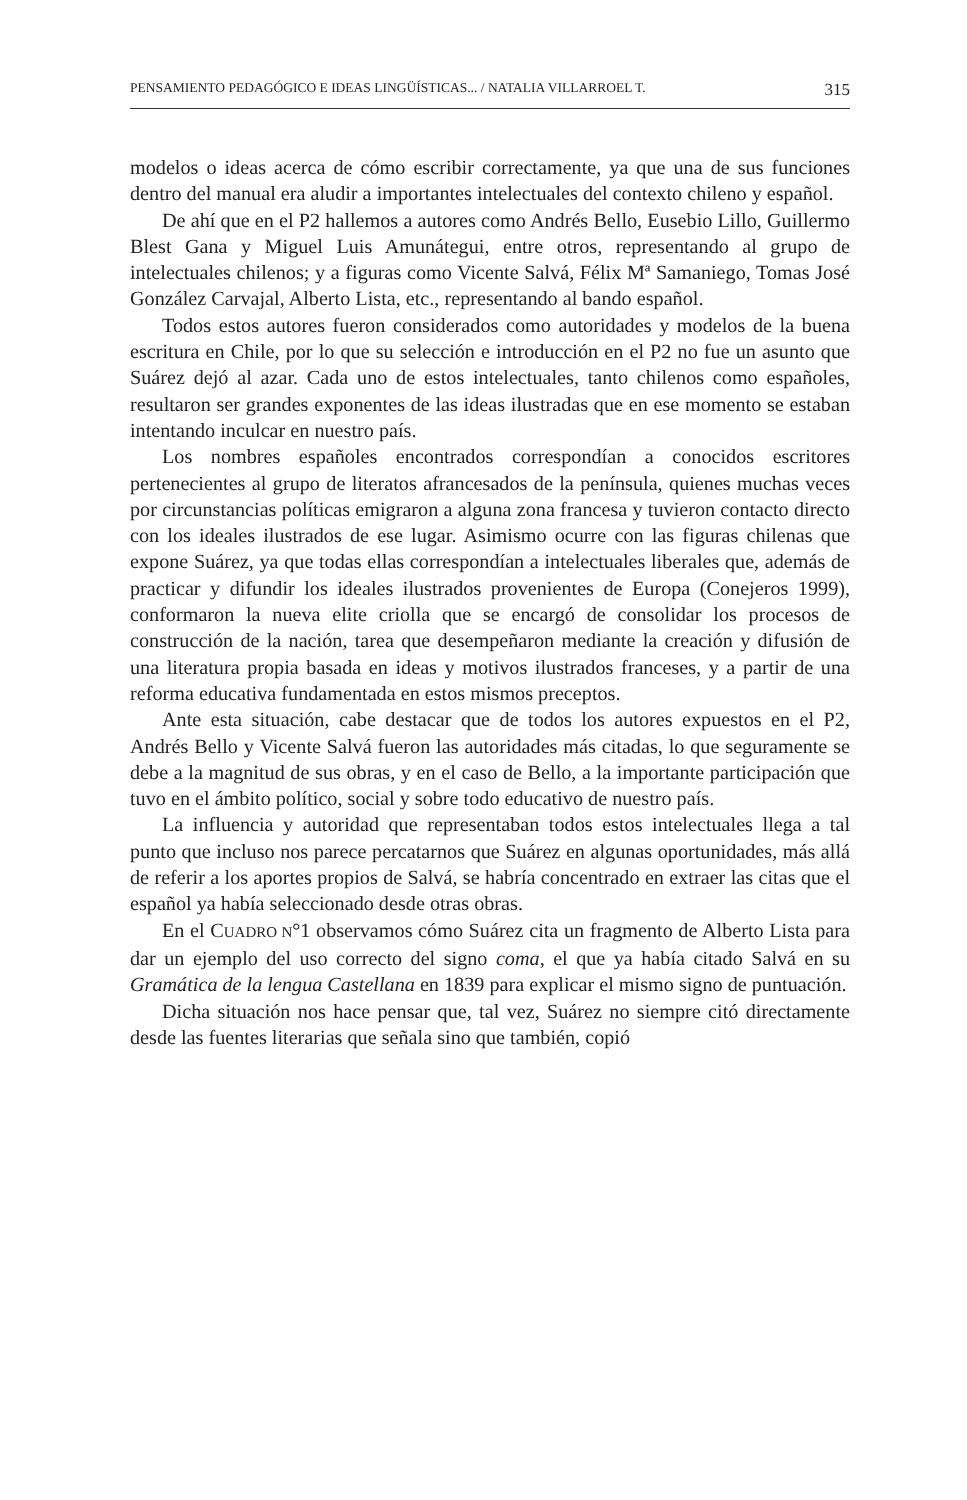PENSAMIENTO PEDAGÓGICO E IDEAS LINGÜÍSTICAS... / NATALIA VILLARROEL T. 315
modelos o ideas acerca de cómo escribir correctamente, ya que una de sus funciones dentro del manual era aludir a importantes intelectuales del contexto chileno y español.
De ahí que en el P2 hallemos a autores como Andrés Bello, Eusebio Lillo, Guillermo Blest Gana y Miguel Luis Amunátegui, entre otros, representando al grupo de intelectuales chilenos; y a figuras como Vicente Salvá, Félix Mª Samaniego, Tomas José González Carvajal, Alberto Lista, etc., representando al bando español.
Todos estos autores fueron considerados como autoridades y modelos de la buena escritura en Chile, por lo que su selección e introducción en el P2 no fue un asunto que Suárez dejó al azar. Cada uno de estos intelectuales, tanto chilenos como españoles, resultaron ser grandes exponentes de las ideas ilustradas que en ese momento se estaban intentando inculcar en nuestro país.
Los nombres españoles encontrados correspondían a conocidos escritores pertenecientes al grupo de literatos afrancesados de la península, quienes muchas veces por circunstancias políticas emigraron a alguna zona francesa y tuvieron contacto directo con los ideales ilustrados de ese lugar. Asimismo ocurre con las figuras chilenas que expone Suárez, ya que todas ellas correspondían a intelectuales liberales que, además de practicar y difundir los ideales ilustrados provenientes de Europa (Conejeros 1999), conformaron la nueva elite criolla que se encargó de consolidar los procesos de construcción de la nación, tarea que desempeñaron mediante la creación y difusión de una literatura propia basada en ideas y motivos ilustrados franceses, y a partir de una reforma educativa fundamentada en estos mismos preceptos.
Ante esta situación, cabe destacar que de todos los autores expuestos en el P2, Andrés Bello y Vicente Salvá fueron las autoridades más citadas, lo que seguramente se debe a la magnitud de sus obras, y en el caso de Bello, a la importante participación que tuvo en el ámbito político, social y sobre todo educativo de nuestro país.
La influencia y autoridad que representaban todos estos intelectuales llega a tal punto que incluso nos parece percatarnos que Suárez en algunas oportunidades, más allá de referir a los aportes propios de Salvá, se habría concentrado en extraer las citas que el español ya había seleccionado desde otras obras.
En el CUADRO N°1 observamos cómo Suárez cita un fragmento de Alberto Lista para dar un ejemplo del uso correcto del signo coma, el que ya había citado Salvá en su Gramática de la lengua Castellana en 1839 para explicar el mismo signo de puntuación.
Dicha situación nos hace pensar que, tal vez, Suárez no siempre citó directamente desde las fuentes literarias que señala sino que también, copió